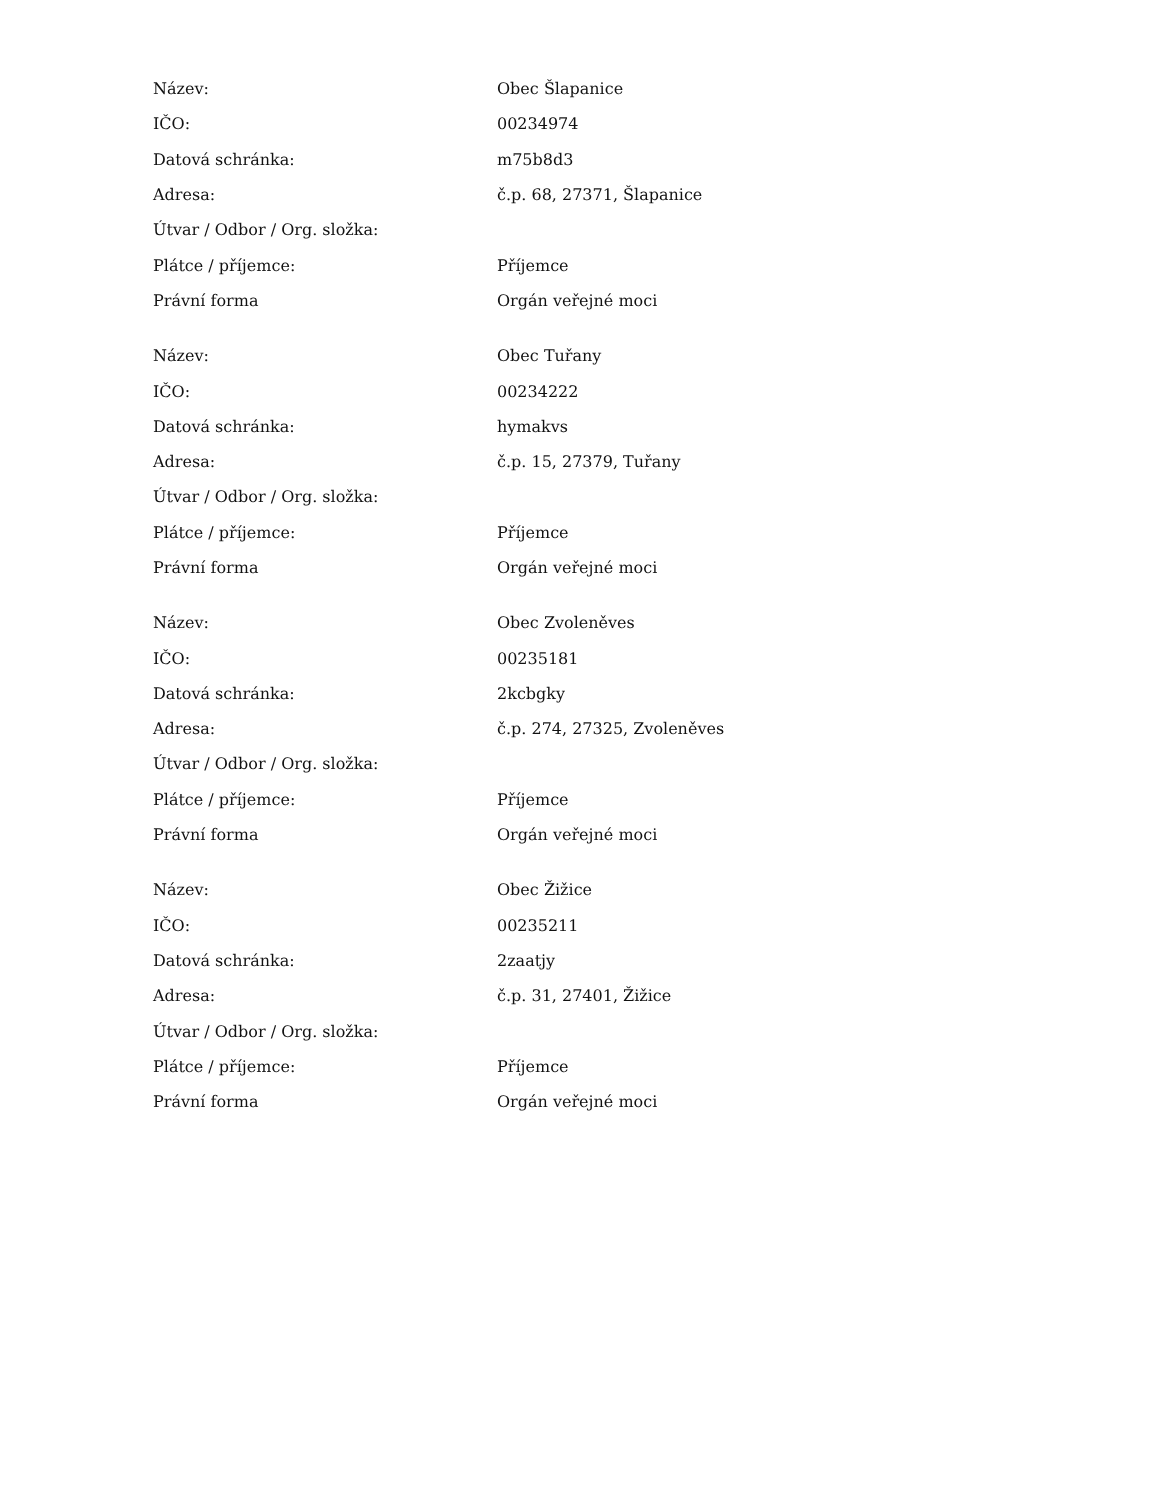| Název: | Obec Šlapanice |
| IČO: | 00234974 |
| Datová schránka: | m75b8d3 |
| Adresa: | č.p. 68, 27371, Šlapanice |
| Útvar / Odbor / Org. složka: | |
| Plátce / příjemce: | Příjemce |
| Právní forma | Orgán veřejné moci |
| Název: | Obec Tuřany |
| IČO: | 00234222 |
| Datová schránka: | hymakvs |
| Adresa: | č.p. 15, 27379, Tuřany |
| Útvar / Odbor / Org. složka: | |
| Plátce / příjemce: | Příjemce |
| Právní forma | Orgán veřejné moci |
| Název: | Obec Zvoleněves |
| IČO: | 00235181 |
| Datová schránka: | 2kcbgky |
| Adresa: | č.p. 274, 27325, Zvoleněves |
| Útvar / Odbor / Org. složka: | |
| Plátce / příjemce: | Příjemce |
| Právní forma | Orgán veřejné moci |
| Název: | Obec Žižice |
| IČO: | 00235211 |
| Datová schránka: | 2zaatjy |
| Adresa: | č.p. 31, 27401, Žižice |
| Útvar / Odbor / Org. složka: | |
| Plátce / příjemce: | Příjemce |
| Právní forma | Orgán veřejné moci |